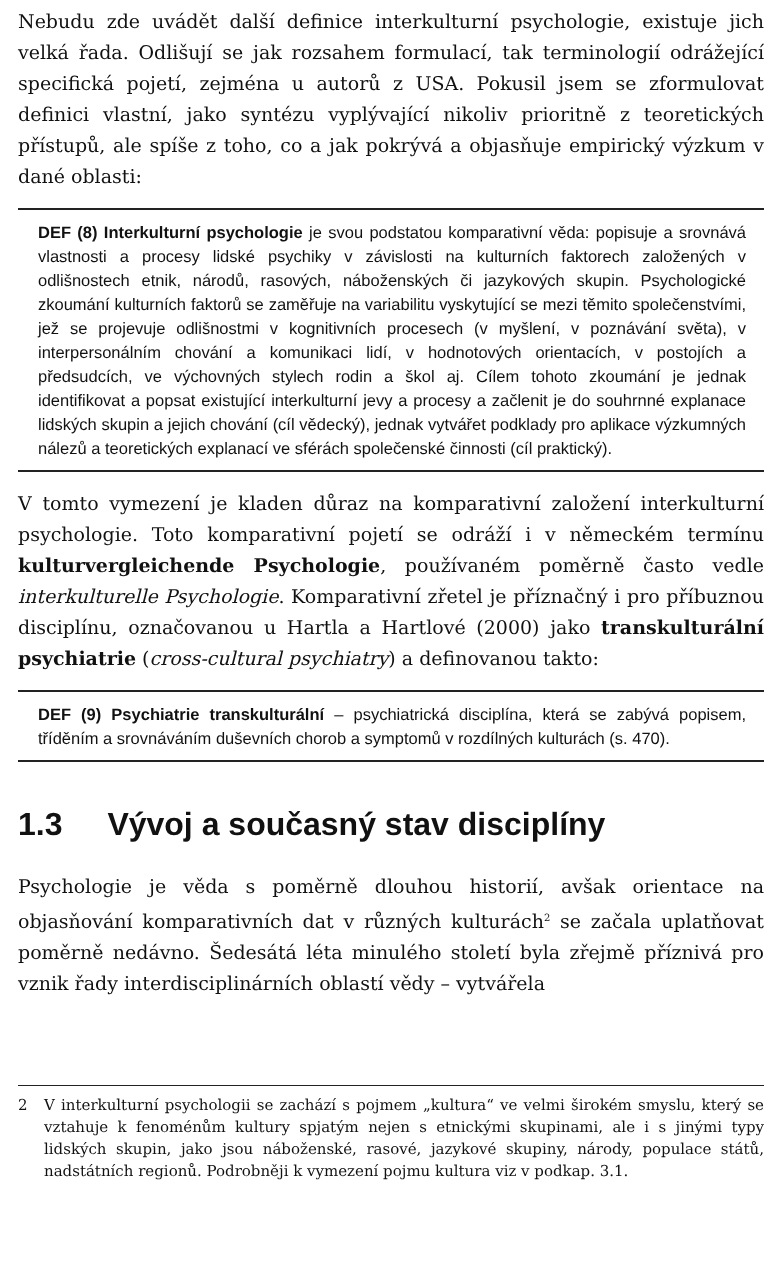Nebudu zde uvádět další definice interkulturní psychologie, existuje jich velká řada. Odlišují se jak rozsahem formulací, tak terminologií odrážející specifická pojetí, zejména u autorů z USA. Pokusil jsem se zformulovat definici vlastní, jako syntézu vyplývající nikoliv prioritně z teoretických přístupů, ale spíše z toho, co a jak pokrývá a objasňuje empirický výzkum v dané oblasti:
DEF (8) Interkulturní psychologie je svou podstatou komparativní věda: popisuje a srovnává vlastnosti a procesy lidské psychiky v závislosti na kulturních faktorech založených v odlišnostech etnik, národů, rasových, náboženských či jazykových skupin. Psychologické zkoumání kulturních faktorů se zaměřuje na variabilitu vyskytující se mezi těmito společenstvími, jež se projevuje odlišnostmi v kognitivních procesech (v myšlení, v poznávání světa), v interpersonálním chování a komunikaci lidí, v hodnotových orientacích, v postojích a předsudcích, ve výchovných stylech rodin a škol aj. Cílem tohoto zkoumání je jednak identifikovat a popsat existující interkulturní jevy a procesy a začlenit je do souhrnné explanace lidských skupin a jejich chování (cíl vědecký), jednak vytvářet podklady pro aplikace výzkumných nálezů a teoretických explanací ve sférách společenské činnosti (cíl praktický).
V tomto vymezení je kladen důraz na komparativní založení interkulturní psychologie. Toto komparativní pojetí se odráží i v německém termínu kulturvergleichende Psychologie, používaném poměrně často vedle interkulturelle Psychologie. Komparativní zřetel je příznačný i pro příbuznou disciplínu, označovanou u Hartla a Hartlové (2000) jako transkulturální psychiatrie (cross-cultural psychiatry) a definovanou takto:
DEF (9) Psychiatrie transkulturální – psychiatrická disciplína, která se zabývá popisem, tříděním a srovnáváním duševních chorob a symptomů v rozdílných kulturách (s. 470).
1.3 Vývoj a současný stav disciplíny
Psychologie je věda s poměrně dlouhou historií, avšak orientace na objasňování komparativních dat v různých kulturách<sup>2</sup> se začala uplatňovat poměrně nedávno. Šedesátá léta minulého století byla zřejmě příznivá pro vznik řady interdisciplinárních oblastí vědy – vytvářela
2 V interkulturní psychologii se zachází s pojmem „kultura“ ve velmi širokém smyslu, který se vztahuje k fenoménům kultury spjatým nejen s etnickými skupinami, ale i s jinými typy lidských skupin, jako jsou náboženské, rasové, jazykové skupiny, národy, populace států, nadstátních regionů. Podrobněji k vymezení pojmu kultura viz v podkap. 3.1.